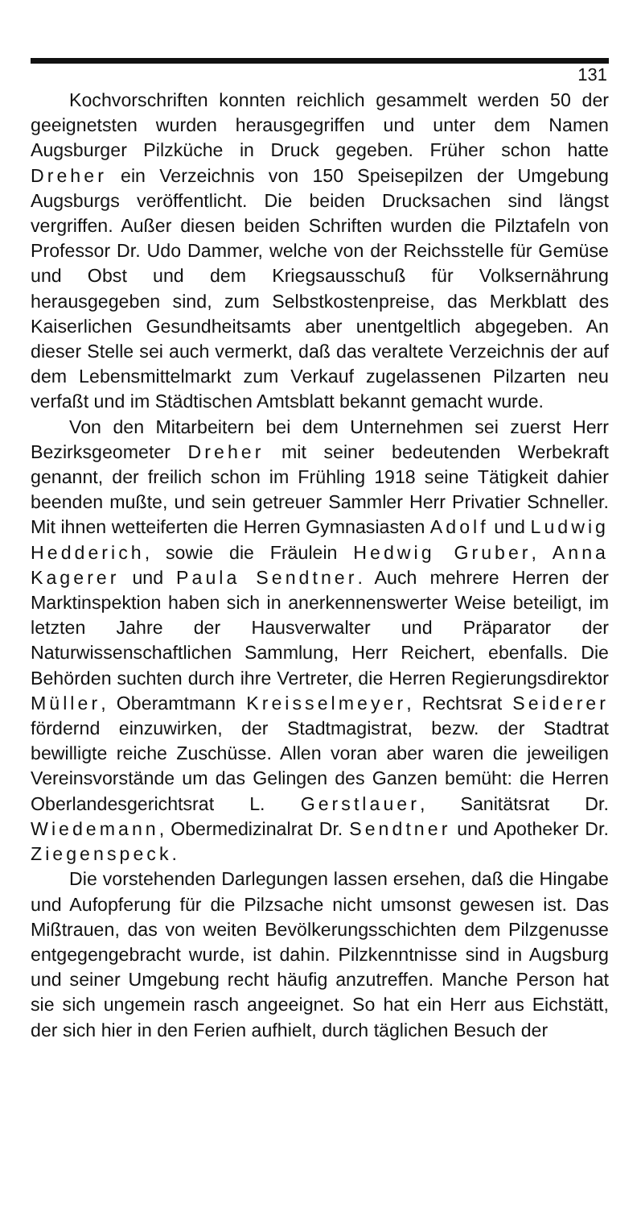131
Kochvorschriften konnten reichlich gesammelt werden 50 der geeignetsten wurden herausgegriffen und unter dem Namen Augsburger Pilzküche in Druck gegeben. Früher schon hatte Dreher ein Verzeichnis von 150 Speisepilzen der Umgebung Augsburgs veröffentlicht. Die beiden Drucksachen sind längst vergriffen. Außer diesen beiden Schriften wurden die Pilztafeln von Professor Dr. Udo Dammer, welche von der Reichsstelle für Gemüse und Obst und dem Kriegsausschuß für Volksernährung herausgegeben sind, zum Selbstkostenpreise, das Merkblatt des Kaiserlichen Gesundheitsamts aber unentgeltlich abgegeben. An dieser Stelle sei auch vermerkt, daß das veraltete Verzeichnis der auf dem Lebensmittelmarkt zum Verkauf zugelassenen Pilzarten neu verfaßt und im Städtischen Amtsblatt bekannt gemacht wurde.
Von den Mitarbeitern bei dem Unternehmen sei zuerst Herr Bezirksgeometer Dreher mit seiner bedeutenden Werbekraft genannt, der freilich schon im Frühling 1918 seine Tätigkeit dahier beenden mußte, und sein getreuer Sammler Herr Privatier Schneller. Mit ihnen wetteiferten die Herren Gymnasiasten Adolf und Ludwig Hedderich, sowie die Fräulein Hedwig Gruber, Anna Kagerer und Paula Sendtner. Auch mehrere Herren der Marktinspektion haben sich in anerkennenswerter Weise beteiligt, im letzten Jahre der Hausverwalter und Präparator der Naturwissenschaftlichen Sammlung, Herr Reichert, ebenfalls. Die Behörden suchten durch ihre Vertreter, die Herren Regierungsdirektor Müller, Oberamtmann Kreisselmeyer, Rechtsrat Seiderer fördernd einzuwirken, der Stadtmagistrat, bezw. der Stadtrat bewilligte reiche Zuschüsse. Allen voran aber waren die jeweiligen Vereinsvorstände um das Gelingen des Ganzen bemüht: die Herren Oberlandesgerichtsrat L. Gerstlauer, Sanitätsrat Dr. Wiedemann, Obermedizinalrat Dr. Sendtner und Apotheker Dr. Ziegenspeck.
Die vorstehenden Darlegungen lassen ersehen, daß die Hingabe und Aufopferung für die Pilzsache nicht umsonst gewesen ist. Das Mißtrauen, das von weiten Bevölkerungsschichten dem Pilzgenusse entgegengebracht wurde, ist dahin. Pilzkenntnisse sind in Augsburg und seiner Umgebung recht häufig anzutreffen. Manche Person hat sie sich ungemein rasch angeeignet. So hat ein Herr aus Eichstätt, der sich hier in den Ferien aufhielt, durch täglichen Besuch der